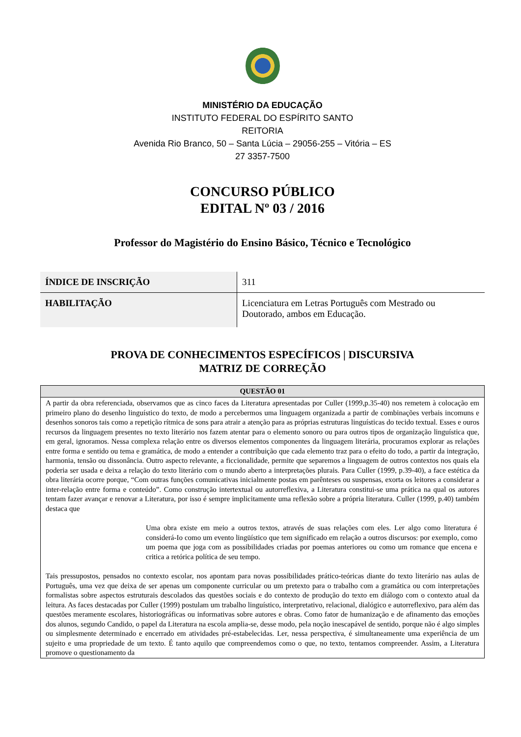MINISTÉRIO DA EDUCAÇÃO
INSTITUTO FEDERAL DO ESPÍRITO SANTO
REITORIA
Avenida Rio Branco, 50 – Santa Lúcia – 29056-255 – Vitória – ES
27 3357-7500
CONCURSO PÚBLICO
EDITAL Nº 03 / 2016
Professor do Magistério do Ensino Básico, Técnico e Tecnológico
| ÍNDICE DE INSCRIÇÃO | 311 |
| HABILITAÇÃO | Licenciatura em Letras Português com Mestrado ou Doutorado, ambos em Educação. |
PROVA DE CONHECIMENTOS ESPECÍFICOS | DISCURSIVA
MATRIZ DE CORREÇÃO
| QUESTÃO 01 |
| --- |
| A partir da obra referenciada, observamos que as cinco faces da Literatura apresentadas por Culler (1999,p.35-40) nos remetem à colocação em primeiro plano do desenho linguístico do texto, de modo a percebermos uma linguagem organizada a partir de combinações verbais incomuns e desenhos sonoros tais como a repetição rítmica de sons para atrair a atenção para as próprias estruturas linguísticas do tecido textual. Esses e ouros recursos da linguagem presentes no texto literário nos fazem atentar para o elemento sonoro ou para outros tipos de organização linguística que, em geral, ignoramos. Nessa complexa relação entre os diversos elementos componentes da linguagem literária, procuramos explorar as relações entre forma e sentido ou tema e gramática, de modo a entender a contribuição que cada elemento traz para o efeito do todo, a partir da integração, harmonia, tensão ou dissonância. Outro aspecto relevante, a ficcionalidade, permite que separemos a linguagem de outros contextos nos quais ela poderia ser usada e deixa a relação do texto literário com o mundo aberto a interpretações plurais. Para Culler (1999, p.39-40), a face estética da obra literária ocorre porque, “Com outras funções comunicativas inicialmente postas em parênteses ou suspensas, exorta os leitores a considerar a inter-relação entre forma e conteúdo”. Como construção intertextual ou autorreflexiva, a Literatura constitui-se uma prática na qual os autores tentam fazer avançar e renovar a Literatura, por isso é sempre implicitamente uma reflexão sobre a própria literatura. Culler (1999, p.40) também destaca que Uma obra existe em meio a outros textos, através de suas relações com eles. Ler algo como literatura é considerá-Io como um evento lingüístico que tem significado em relação a outros discursos: por exemplo, como um poema que joga com as possibilidades criadas por poemas anteriores ou como um romance que encena e critica a retórica política de seu tempo. Tais pressupostos, pensados no contexto escolar, nos apontam para novas possibilidades prático-teóricas diante do texto literário nas aulas de Português, uma vez que deixa de ser apenas um componente curricular ou um pretexto para o trabalho com a gramática ou com interpretações formalistas sobre aspectos estruturais descolados das questões sociais e do contexto de produção do texto em diálogo com o contexto atual da leitura. As faces destacadas por Culler (1999) postulam um trabalho linguístico, interpretativo, relacional, dialógico e autorreflexivo, para além das questões meramente escolares, historiográficas ou informativas sobre autores e obras. Como fator de humanização e de afinamento das emoções dos alunos, segundo Candido, o papel da Literatura na escola amplia-se, desse modo, pela noção inescapável de sentido, porque não é algo simples ou simplesmente determinado e encerrado em atividades pré-estabelecidas. Ler, nessa perspectiva, é simultaneamente uma experiência de um sujeito e uma propriedade de um texto. É tanto aquilo que compreendemos como o que, no texto, tentamos compreender. Assim, a Literatura promove o questionamento da |